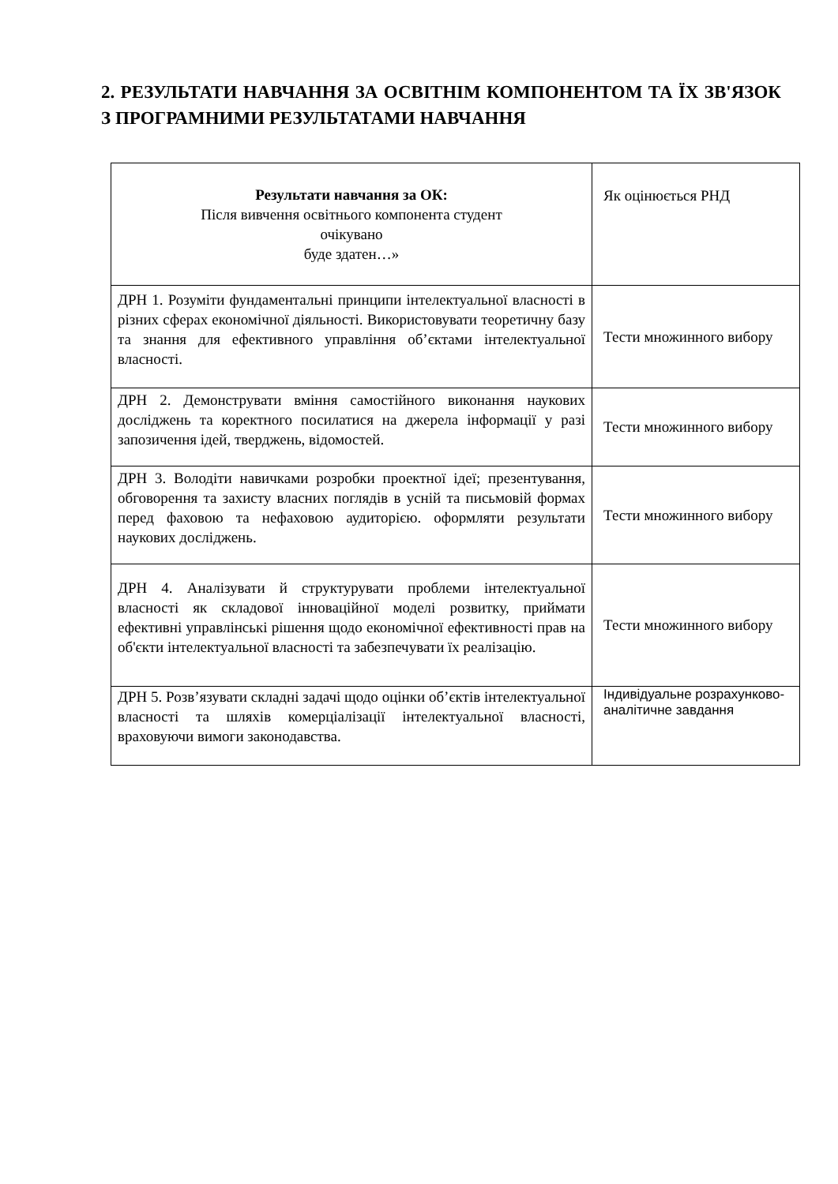2. РЕЗУЛЬТАТИ НАВЧАННЯ ЗА ОСВІТНІМ КОМПОНЕНТОМ ТА ЇХ ЗВ'ЯЗОК З ПРОГРАМНИМИ РЕЗУЛЬТАТАМИ НАВЧАННЯ
| Результати навчання за ОК: Після вивчення освітнього компонента студент очікувано буде здатен…» | Як оцінюється РНД |
| --- | --- |
| ДРН 1. Розуміти фундаментальні принципи інтелектуальної власності в різних сферах економічної діяльності. Використовувати теоретичну базу та знання для ефективного управління об’єктами інтелектуальної власності. | Тести множинного вибору |
| ДРН 2. Демонструвати вміння самостійного виконання наукових досліджень та коректного посилатися на джерела інформації у разі запозичення ідей, тверджень, відомостей. | Тести множинного вибору |
| ДРН 3. Володіти навичками розробки проектної ідеї; презентування, обговорення та захисту власних поглядів в усній та письмовій формах перед фаховою та нефаховою аудиторією. оформляти результати наукових досліджень. | Тести множинного вибору |
| ДРН 4. Аналізувати й структурувати проблеми інтелектуальної власності як складової інноваційної моделі розвитку, приймати ефективні управлінські рішення щодо економічної ефективності прав на об'єкти інтелектуальної власності та забезпечувати їх реалізацію. | Тести множинного вибору |
| ДРН 5. Розв’язувати складні задачі щодо оцінки об’єктів інтелектуальної власності та шляхів комерціалізації інтелектуальної власності, враховуючи вимоги законодавства. | Індивідуальне розрахунково-аналітичне завдання |